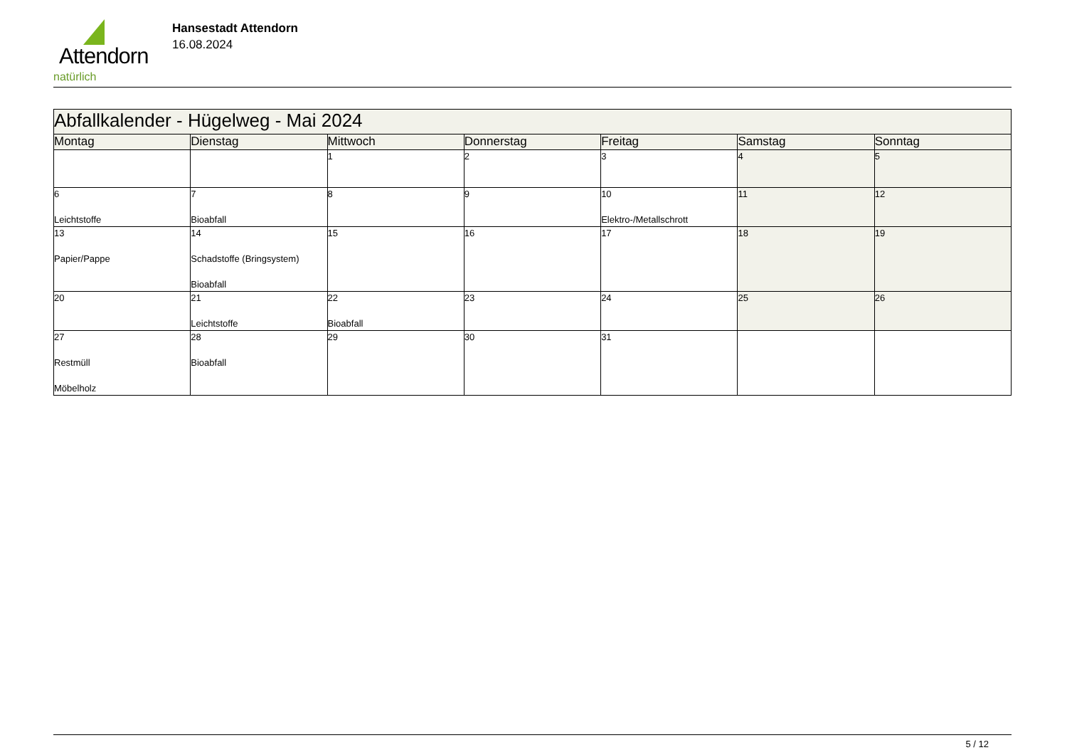Attendorn
natürlich
Hansestadt Attendorn
16.08.2024
| Abfallkalender - Hügelweg - Mai 2024 | | | | | | |
| --- | --- | --- | --- | --- | --- | --- |
| Montag | Dienstag | Mittwoch | Donnerstag | Freitag | Samstag | Sonntag |
| | | 1 | 2 | 3 | 4 | 5 |
| 6 Leichtstoffe | 7 Bioabfall | 8 | 9 | 10 Elektro-/Metallschrott | 11 | 12 |
| 13 Papier/Pappe | 14 Schadstoffe (Bringsystem) Bioabfall | 15 | 16 | 17 | 18 | 19 |
| 20 | 21 Leichtstoffe | 22 Bioabfall | 23 | 24 | 25 | 26 |
| 27 Restmüll Möbelholz | 28 Bioabfall | 29 | 30 | 31 | | |
5 / 12